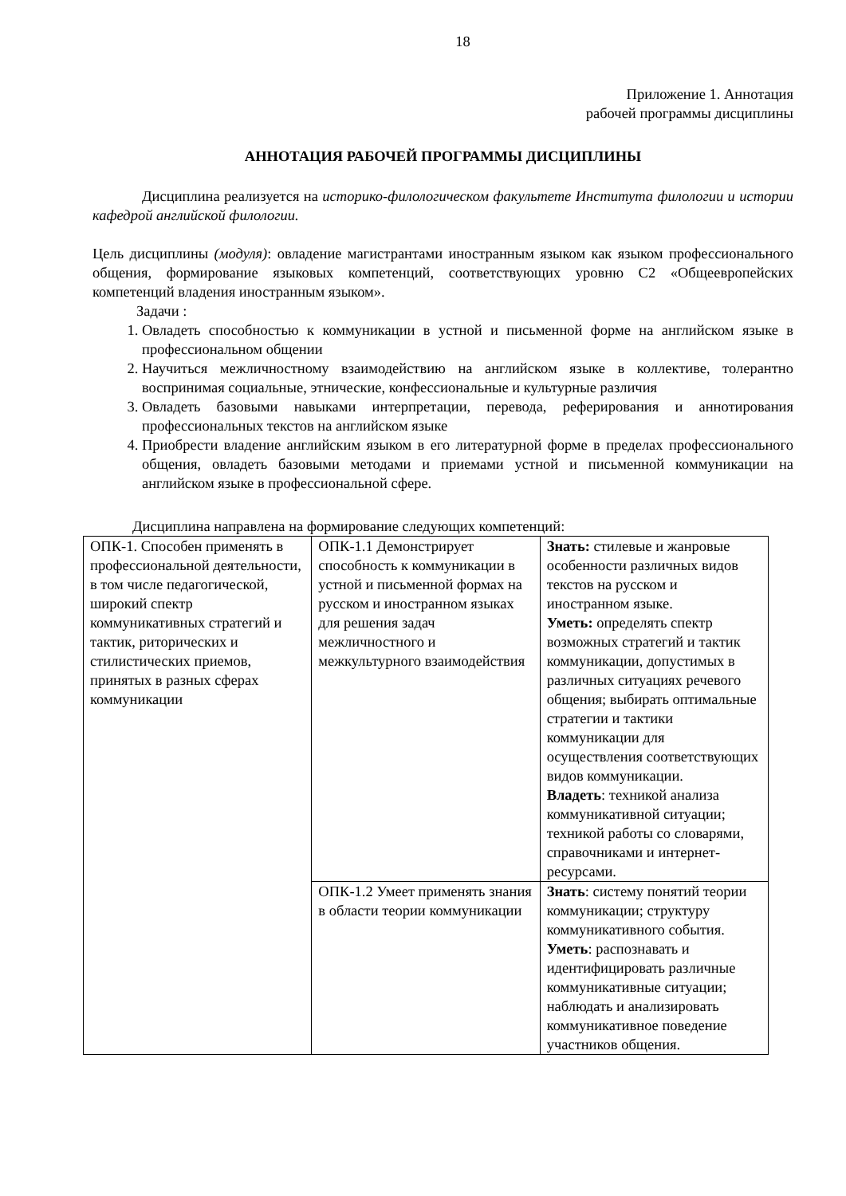18
Приложение 1. Аннотация
рабочей программы дисциплины
АННОТАЦИЯ РАБОЧЕЙ ПРОГРАММЫ ДИСЦИПЛИНЫ
Дисциплина реализуется на историко-филологическом факультете Института филологии и истории кафедрой английской филологии.
Цель дисциплины (модуля): овладение магистрантами иностранным языком как языком профессионального общения, формирование языковых компетенций, соответствующих уровню С2 «Общеевропейских компетенций владения иностранным языком».
Задачи :
1. Овладеть способностью к коммуникации в устной и письменной форме на английском языке в профессиональном общении
2. Научиться межличностному взаимодействию на английском языке в коллективе, толерантно воспринимая социальные, этнические, конфессиональные и культурные различия
3. Овладеть базовыми навыками интерпретации, перевода, реферирования и аннотирования профессиональных текстов на английском языке
4. Приобрести владение английским языком в его литературной форме в пределах профессионального общения, овладеть базовыми методами и приемами устной и письменной коммуникации на английском языке в профессиональной сфере.
Дисциплина направлена на формирование следующих компетенций:
| ОПК-1. Способен применять в профессиональной деятельности, в том числе педагогической, широкий спектр коммуникативных стратегий и тактик, риторических и стилистических приемов, принятых в разных сферах коммуникации | ОПК-1.1 Демонстрирует способность к коммуникации в устной и письменной формах на русском и иностранном языках для решения задач межличностного и межкультурного взаимодействия | Знать: стилевые и жанровые особенности различных видов текстов на русском и иностранном языке. Уметь: определять спектр возможных стратегий и тактик коммуникации, допустимых в различных ситуациях речевого общения; выбирать оптимальные стратегии и тактики коммуникации для осуществления соответствующих видов коммуникации. Владеть : техникой анализа коммуникативной ситуации; техникой работы со словарями, справочниками и интернет-ресурсами. |
| | ОПК-1.2 Умеет применять знания в области теории коммуникации | Знать : систему понятий теории коммуникации; структуру коммуникативного события. Уметь : распознавать и идентифицировать различные коммуникативные ситуации; наблюдать и анализировать коммуникативное поведение участников общения. |